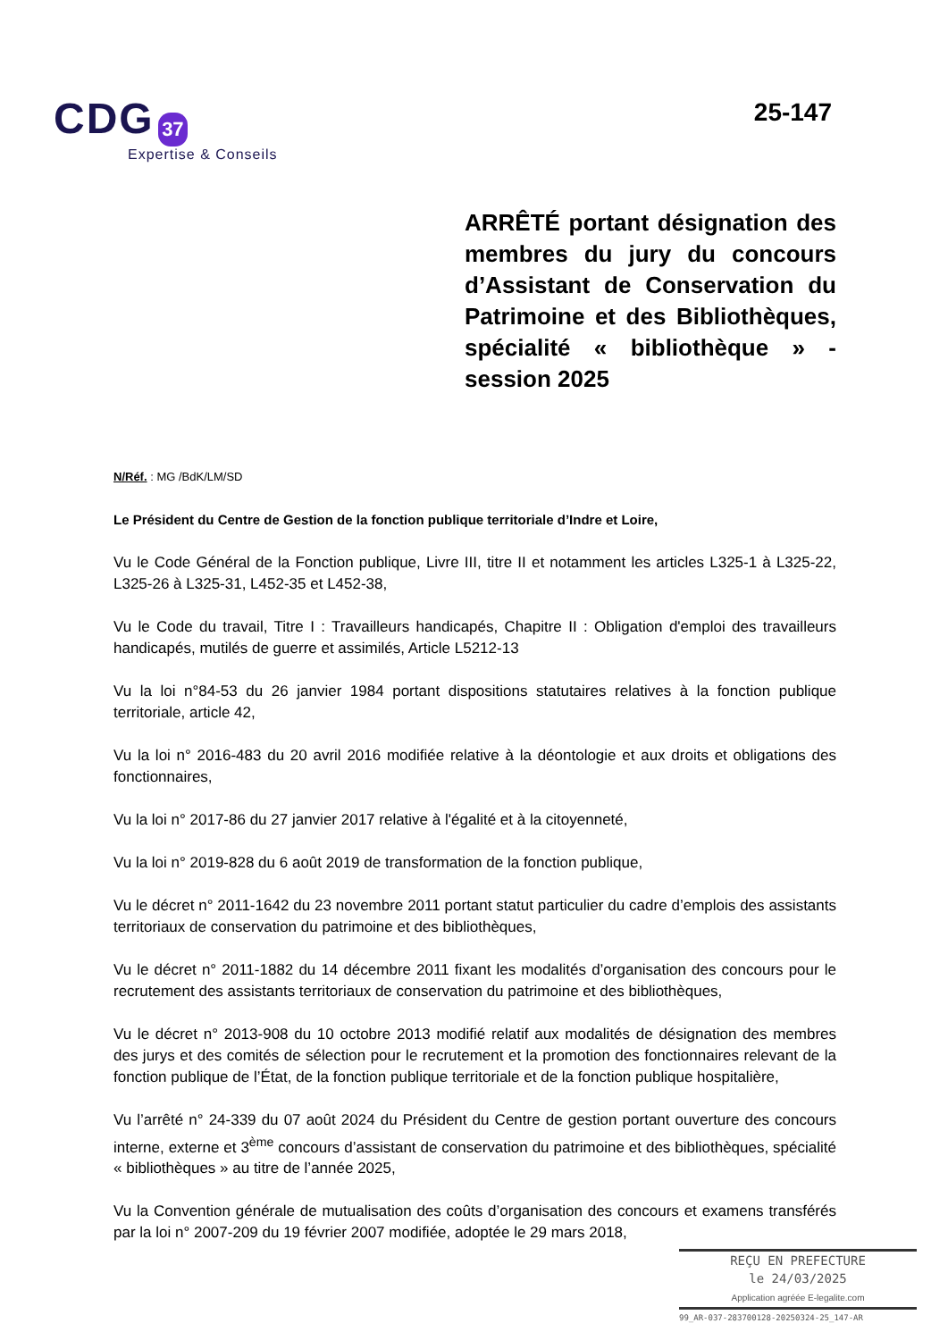CDG 37
Expertise & Conseils
25-147
ARRÊTÉ portant désignation des membres du jury du concours d’Assistant de Conservation du Patrimoine et des Bibliothèques, spécialité « bibliothèque » - session 2025
N/Réf. : MG /BdK/LM/SD
Le Président du Centre de Gestion de la fonction publique territoriale d’Indre et Loire,
Vu le Code Général de la Fonction publique, Livre III, titre II et notamment les articles L325-1 à L325-22, L325-26 à L325-31, L452-35 et L452-38,
Vu le Code du travail, Titre I : Travailleurs handicapés, Chapitre II : Obligation d'emploi des travailleurs handicapés, mutilés de guerre et assimilés, Article L5212-13
Vu la loi n°84-53 du 26 janvier 1984 portant dispositions statutaires relatives à la fonction publique territoriale, article 42,
Vu la loi n° 2016-483 du 20 avril 2016 modifiée relative à la déontologie et aux droits et obligations des fonctionnaires,
Vu la loi n° 2017-86 du 27 janvier 2017 relative à l'égalité et à la citoyenneté,
Vu la loi n° 2019-828 du 6 août 2019 de transformation de la fonction publique,
Vu le décret n° 2011-1642 du 23 novembre 2011 portant statut particulier du cadre d’emplois des assistants territoriaux de conservation du patrimoine et des bibliothèques,
Vu le décret n° 2011-1882 du 14 décembre 2011 fixant les modalités d’organisation des concours pour le recrutement des assistants territoriaux de conservation du patrimoine et des bibliothèques,
Vu le décret n° 2013-908 du 10 octobre 2013 modifié relatif aux modalités de désignation des membres des jurys et des comités de sélection pour le recrutement et la promotion des fonctionnaires relevant de la fonction publique de l’État, de la fonction publique territoriale et de la fonction publique hospitalière,
Vu l’arrêté n° 24-339 du 07 août 2024 du Président du Centre de gestion portant ouverture des concours interne, externe et 3<sup>ème</sup> concours d’assistant de conservation du patrimoine et des bibliothèques, spécialité « bibliothèques » au titre de l’année 2025,
Vu la Convention générale de mutualisation des coûts d’organisation des concours et examens transférés par la loi n° 2007-209 du 19 février 2007 modifiée, adoptée le 29 mars 2018,
REÇU EN PREFECTURE
le 24/03/2025
Application agréée E-legalite.com
99_AR-037-283700128-20250324-25_147-AR